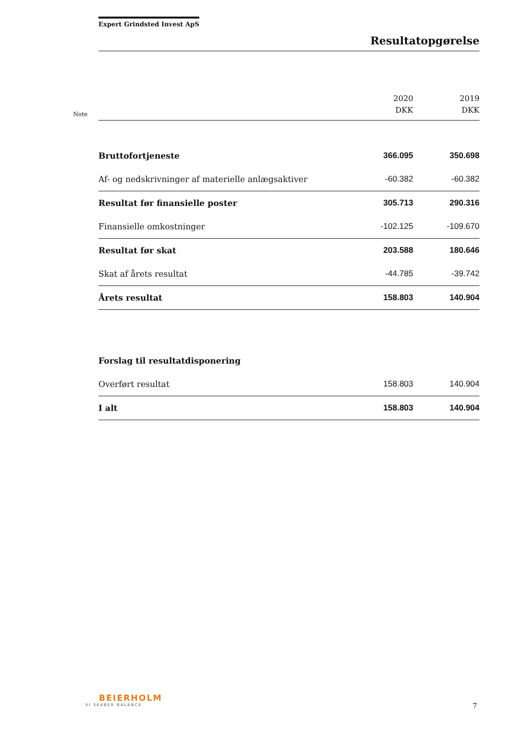Expert Grindsted Invest ApS
Resultatopgørelse
| Note | | 2020 DKK | 2019 DKK |
| --- | --- | --- | --- |
| | Bruttofortjeneste | 366.095 | 350.698 |
| | Af- og nedskrivninger af materielle anlægsaktiver | -60.382 | -60.382 |
| | Resultat før finansielle poster | 305.713 | 290.316 |
| | Finansielle omkostninger | -102.125 | -109.670 |
| | Resultat før skat | 203.588 | 180.646 |
| | Skat af årets resultat | -44.785 | -39.742 |
| | Årets resultat | 158.803 | 140.904 |
| | Forslag til resultatdisponering | | |
| | Overført resultat | 158.803 | 140.904 |
| | I alt | 158.803 | 140.904 |
BEIERHOLM
VI SKABER BALANCE
7